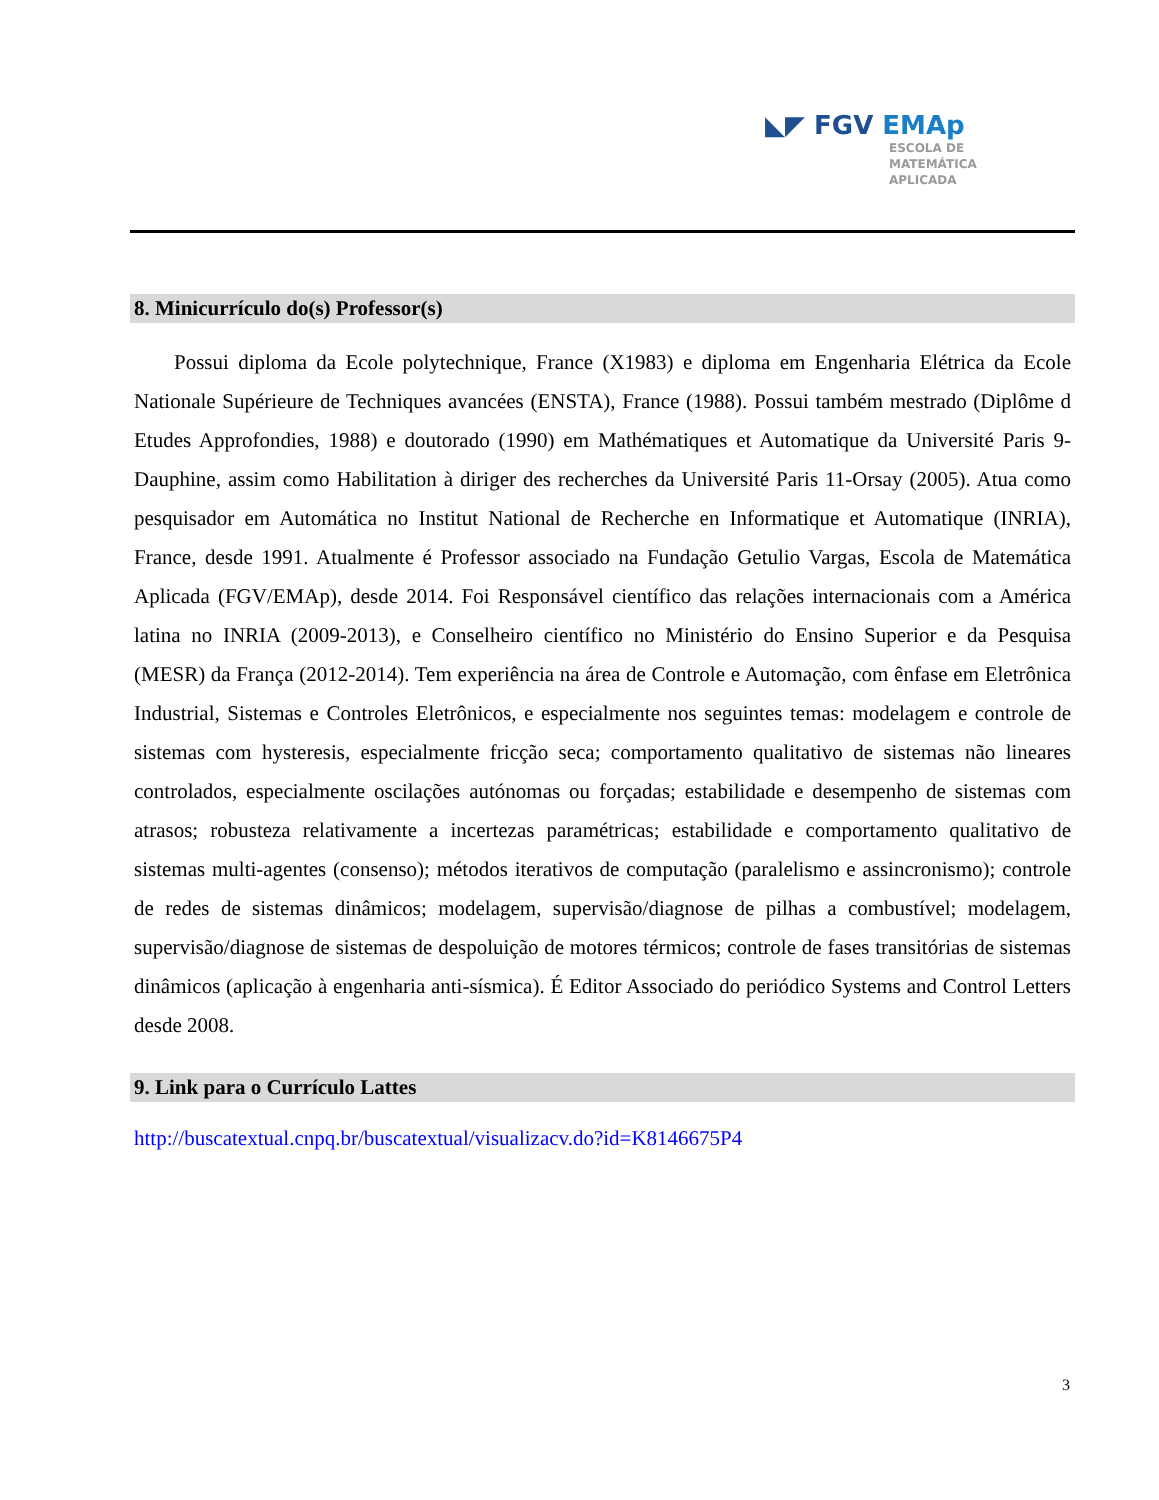◣◤ FGV EMAp
ESCOLA DE
MATEMÁTICA
APLICADA
8. Minicurrículo do(s) Professor(s)
Possui diploma da Ecole polytechnique, France (X1983) e diploma em Engenharia Elétrica da Ecole Nationale Supérieure de Techniques avancées (ENSTA), France (1988). Possui também mestrado (Diplôme d Etudes Approfondies, 1988) e doutorado (1990) em Mathématiques et Automatique da Université Paris 9-Dauphine, assim como Habilitation à diriger des recherches da Université Paris 11-Orsay (2005). Atua como pesquisador em Automática no Institut National de Recherche en Informatique et Automatique (INRIA), France, desde 1991. Atualmente é Professor associado na Fundação Getulio Vargas, Escola de Matemática Aplicada (FGV/EMAp), desde 2014. Foi Responsável científico das relações internacionais com a América latina no INRIA (2009-2013), e Conselheiro científico no Ministério do Ensino Superior e da Pesquisa (MESR) da França (2012-2014). Tem experiência na área de Controle e Automação, com ênfase em Eletrônica Industrial, Sistemas e Controles Eletrônicos, e especialmente nos seguintes temas: modelagem e controle de sistemas com hysteresis, especialmente fricção seca; comportamento qualitativo de sistemas não lineares controlados, especialmente oscilações autónomas ou forçadas; estabilidade e desempenho de sistemas com atrasos; robusteza relativamente a incertezas paramétricas; estabilidade e comportamento qualitativo de sistemas multi-agentes (consenso); métodos iterativos de computação (paralelismo e assincronismo); controle de redes de sistemas dinâmicos; modelagem, supervisão/diagnose de pilhas a combustível; modelagem, supervisão/diagnose de sistemas de despoluição de motores térmicos; controle de fases transitórias de sistemas dinâmicos (aplicação à engenharia anti-sísmica). É Editor Associado do periódico Systems and Control Letters desde 2008.
9. Link para o Currículo Lattes
http://buscatextual.cnpq.br/buscatextual/visualizacv.do?id=K8146675P4
3